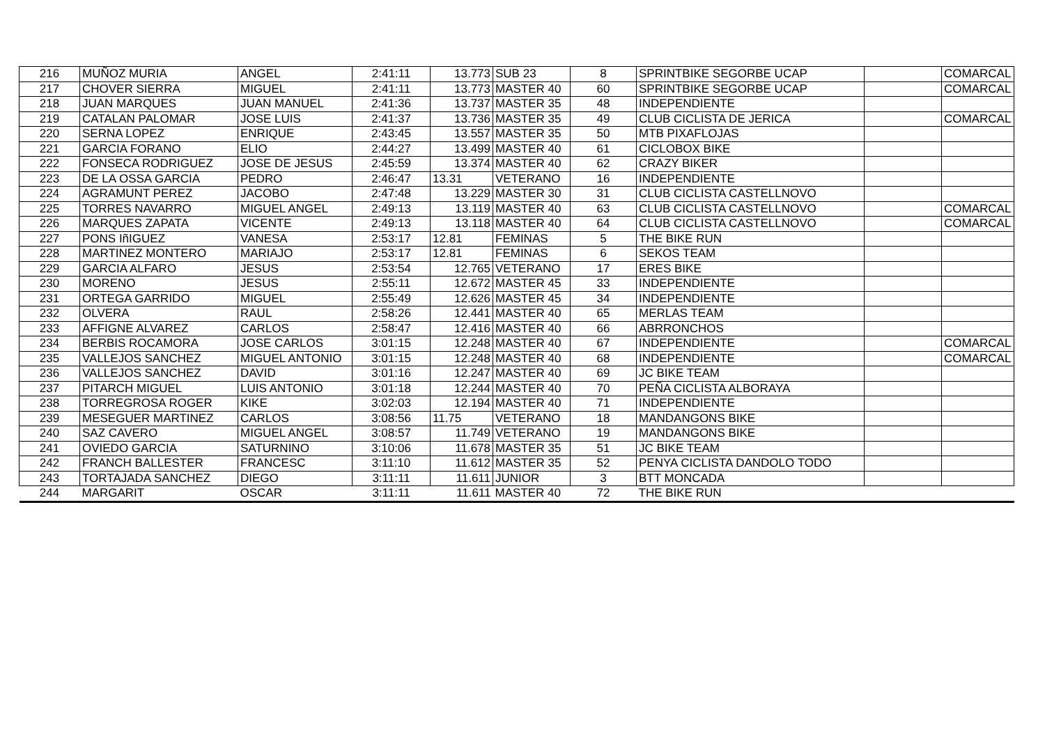| 216 | MUÑOZ MURIA | ANGEL | 2:41:11 | 13.773 | SUB 23 | 8 | SPRINTBIKE SEGORBE UCAP | | COMARCAL |
| 217 | CHOVER SIERRA | MIGUEL | 2:41:11 | 13.773 | MASTER 40 | 60 | SPRINTBIKE SEGORBE UCAP | | COMARCAL |
| 218 | JUAN MARQUES | JUAN MANUEL | 2:41:36 | 13.737 | MASTER 35 | 48 | INDEPENDIENTE | | |
| 219 | CATALAN PALOMAR | JOSE LUIS | 2:41:37 | 13.736 | MASTER 35 | 49 | CLUB CICLISTA DE JERICA | | COMARCAL |
| 220 | SERNA LOPEZ | ENRIQUE | 2:43:45 | 13.557 | MASTER 35 | 50 | MTB PIXAFLOJAS | | |
| 221 | GARCIA FORANO | ELIO | 2:44:27 | 13.499 | MASTER 40 | 61 | CICLOBOX BIKE | | |
| 222 | FONSECA RODRIGUEZ | JOSE DE JESUS | 2:45:59 | 13.374 | MASTER 40 | 62 | CRAZY BIKER | | |
| 223 | DE LA OSSA GARCIA | PEDRO | 2:46:47 | 13.31 | VETERANO | 16 | INDEPENDIENTE | | |
| 224 | AGRAMUNT PEREZ | JACOBO | 2:47:48 | 13.229 | MASTER 30 | 31 | CLUB CICLISTA CASTELLNOVO | | |
| 225 | TORRES NAVARRO | MIGUEL ANGEL | 2:49:13 | 13.119 | MASTER 40 | 63 | CLUB CICLISTA CASTELLNOVO | | COMARCAL |
| 226 | MARQUES ZAPATA | VICENTE | 2:49:13 | 13.118 | MASTER 40 | 64 | CLUB CICLISTA CASTELLNOVO | | COMARCAL |
| 227 | PONS IñIGUEZ | VANESA | 2:53:17 | 12.81 | FEMINAS | 5 | THE BIKE RUN | | |
| 228 | MARTINEZ MONTERO | MARIAJO | 2:53:17 | 12.81 | FEMINAS | 6 | SEKOS TEAM | | |
| 229 | GARCIA ALFARO | JESUS | 2:53:54 | 12.765 | VETERANO | 17 | ERES BIKE | | |
| 230 | MORENO | JESUS | 2:55:11 | 12.672 | MASTER 45 | 33 | INDEPENDIENTE | | |
| 231 | ORTEGA GARRIDO | MIGUEL | 2:55:49 | 12.626 | MASTER 45 | 34 | INDEPENDIENTE | | |
| 232 | OLVERA | RAUL | 2:58:26 | 12.441 | MASTER 40 | 65 | MERLAS TEAM | | |
| 233 | AFFIGNE ALVAREZ | CARLOS | 2:58:47 | 12.416 | MASTER 40 | 66 | ABRRONCHOS | | |
| 234 | BERBIS ROCAMORA | JOSE CARLOS | 3:01:15 | 12.248 | MASTER 40 | 67 | INDEPENDIENTE | | COMARCAL |
| 235 | VALLEJOS SANCHEZ | MIGUEL ANTONIO | 3:01:15 | 12.248 | MASTER 40 | 68 | INDEPENDIENTE | | COMARCAL |
| 236 | VALLEJOS SANCHEZ | DAVID | 3:01:16 | 12.247 | MASTER 40 | 69 | JC BIKE TEAM | | |
| 237 | PITARCH MIGUEL | LUIS ANTONIO | 3:01:18 | 12.244 | MASTER 40 | 70 | PEÑA CICLISTA ALBORAYA | | |
| 238 | TORREGROSA ROGER | KIKE | 3:02:03 | 12.194 | MASTER 40 | 71 | INDEPENDIENTE | | |
| 239 | MESEGUER MARTINEZ | CARLOS | 3:08:56 | 11.75 | VETERANO | 18 | MANDANGONS BIKE | | |
| 240 | SAZ CAVERO | MIGUEL ANGEL | 3:08:57 | 11.749 | VETERANO | 19 | MANDANGONS BIKE | | |
| 241 | OVIEDO GARCIA | SATURNINO | 3:10:06 | 11.678 | MASTER 35 | 51 | JC BIKE TEAM | | |
| 242 | FRANCH BALLESTER | FRANCESC | 3:11:10 | 11.612 | MASTER 35 | 52 | PENYA CICLISTA DANDOLO TODO | | |
| 243 | TORTAJADA SANCHEZ | DIEGO | 3:11:11 | 11.611 | JUNIOR | 3 | BTT MONCADA | | |
| 244 | MARGARIT | OSCAR | 3:11:11 | 11.611 | MASTER 40 | 72 | THE BIKE RUN | | |